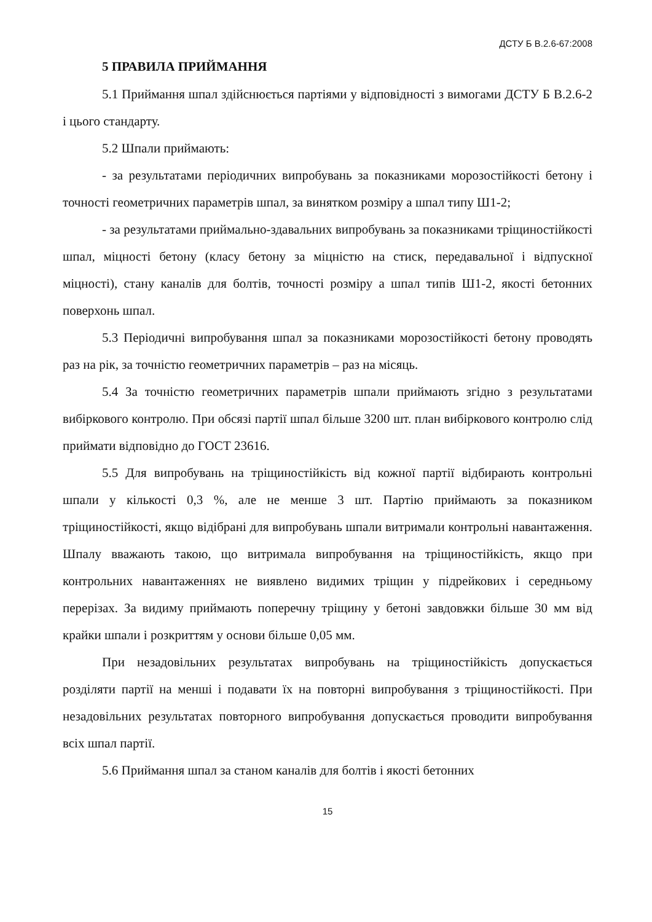ДСТУ Б В.2.6-67:2008
5 ПРАВИЛА ПРИЙМАННЯ
5.1 Приймання шпал здійснюється партіями у відповідності з вимогами ДСТУ Б В.2.6-2 і цього стандарту.
5.2 Шпали приймають:
- за результатами періодичних випробувань за показниками морозостійкості бетону і точності геометричних параметрів шпал, за винятком розміру а шпал типу Ш1-2;
- за результатами приймально-здавальних випробувань за показниками тріщиностійкості шпал, міцності бетону (класу бетону за міцністю на стиск, передавальної і відпускної міцності), стану каналів для болтів, точності розміру а шпал типів Ш1-2, якості бетонних поверхонь шпал.
5.3 Періодичні випробування шпал за показниками морозостійкості бетону проводять раз на рік, за точністю геометричних параметрів – раз на місяць.
5.4 За точністю геометричних параметрів шпали приймають згідно з результатами вибіркового контролю. При обсязі партії шпал більше 3200 шт. план вибіркового контролю слід приймати відповідно до ГОСТ 23616.
5.5 Для випробувань на тріщиностійкість від кожної партії відбирають контрольні шпали у кількості 0,3 %, але не менше 3 шт. Партію приймають за показником тріщиностійкості, якщо відібрані для випробувань шпали витримали контрольні навантаження. Шпалу вважають такою, що витримала випробування на тріщиностійкість, якщо при контрольних навантаженнях не виявлено видимих тріщин у підрейкових і середньому перерізах. За видиму приймають поперечну тріщину у бетоні завдовжки більше 30 мм від крайки шпали і розкриттям у основи більше 0,05 мм.
При незадовільних результатах випробувань на тріщиностійкість допускається розділяти партії на менші і подавати їх на повторні випробування з тріщиностійкості. При незадовільних результатах повторного випробування допускається проводити випробування всіх шпал партії.
5.6 Приймання шпал за станом каналів для болтів і якості бетонних
15